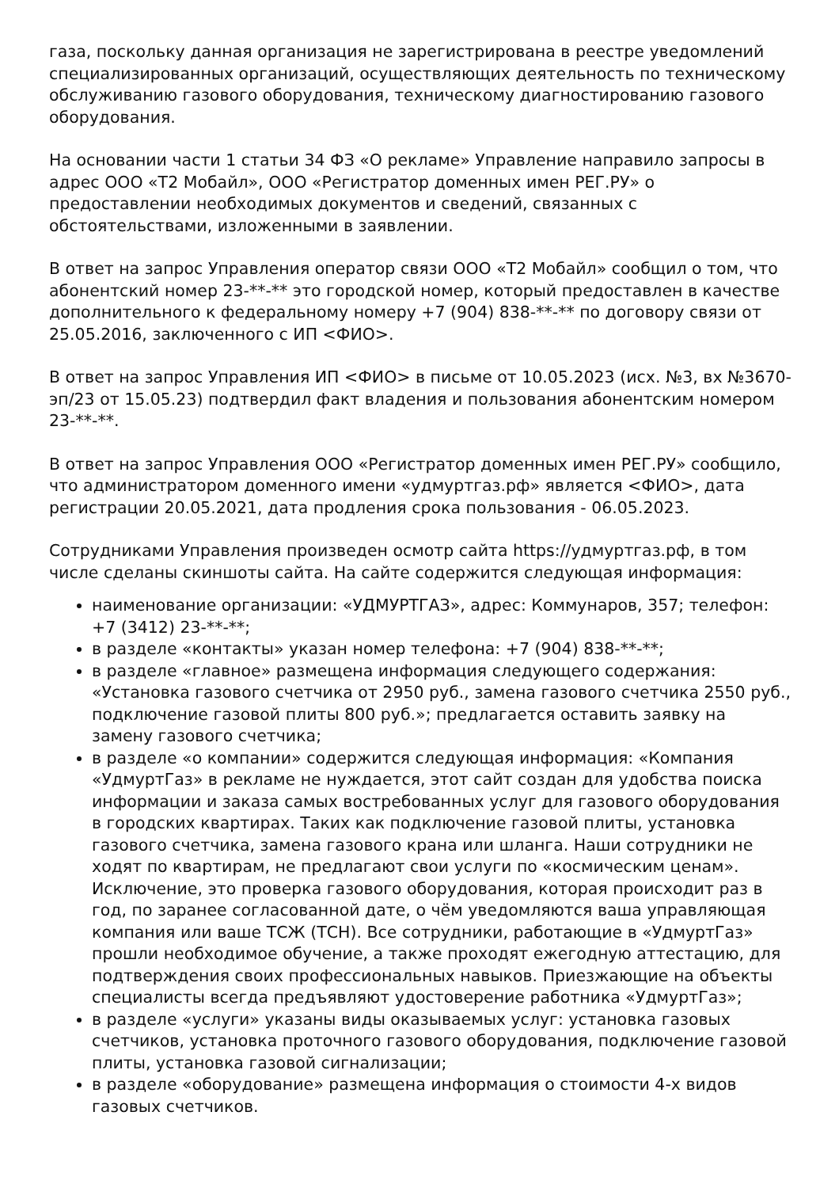газа, поскольку данная организация не зарегистрирована в реестре уведомлений специализированных организаций, осуществляющих деятельность по техническому обслуживанию газового оборудования, техническому диагностированию газового оборудования.
На основании части 1 статьи 34 ФЗ «О рекламе» Управление направило запросы в адрес ООО «Т2 Мобайл», ООО «Регистратор доменных имен РЕГ.РУ» о предоставлении необходимых документов и сведений, связанных с обстоятельствами, изложенными в заявлении.
В ответ на запрос Управления оператор связи ООО «Т2 Мобайл» сообщил о том, что абонентский номер 23-**-** это городской номер, который предоставлен в качестве дополнительного к федеральному номеру +7 (904) 838-**-** по договору связи от 25.05.2016, заключенного с ИП <ФИО>.
В ответ на запрос Управления ИП <ФИО> в письме от 10.05.2023 (исх. №3, вх №3670-эп/23 от 15.05.23) подтвердил факт владения и пользования абонентским номером 23-**-**.
В ответ на запрос Управления ООО «Регистратор доменных имен РЕГ.РУ» сообщило, что администратором доменного имени «удмуртгаз.рф» является <ФИО>, дата регистрации 20.05.2021, дата продления срока пользования - 06.05.2023.
Сотрудниками Управления произведен осмотр сайта https://удмуртгаз.рф, в том числе сделаны скиншоты сайта. На сайте содержится следующая информация:
наименование организации: «УДМУРТГАЗ», адрес: Коммунаров, 357; телефон: +7 (3412) 23-**-**;
в разделе «контакты» указан номер телефона: +7 (904) 838-**-**;
в разделе «главное» размещена информация следующего содержания: «Установка газового счетчика от 2950 руб., замена газового счетчика 2550 руб., подключение газовой плиты 800 руб.»; предлагается оставить заявку на замену газового счетчика;
в разделе «о компании» содержится следующая информация: «Компания «УдмуртГаз» в рекламе не нуждается, этот сайт создан для удобства поиска информации и заказа самых востребованных услуг для газового оборудования в городских квартирах. Таких как подключение газовой плиты, установка газового счетчика, замена газового крана или шланга. Наши сотрудники не ходят по квартирам, не предлагают свои услуги по «космическим ценам». Исключение, это проверка газового оборудования, которая происходит раз в год, по заранее согласованной дате, о чём уведомляются ваша управляющая компания или ваше ТСЖ (ТСН). Все сотрудники, работающие в «УдмуртГаз» прошли необходимое обучение, а также проходят ежегодную аттестацию, для подтверждения своих профессиональных навыков. Приезжающие на объекты специалисты всегда предъявляют удостоверение работника «УдмуртГаз»;
в разделе «услуги» указаны виды оказываемых услуг: установка газовых счетчиков, установка проточного газового оборудования, подключение газовой плиты, установка газовой сигнализации;
в разделе «оборудование» размещена информация о стоимости 4-х видов газовых счетчиков.